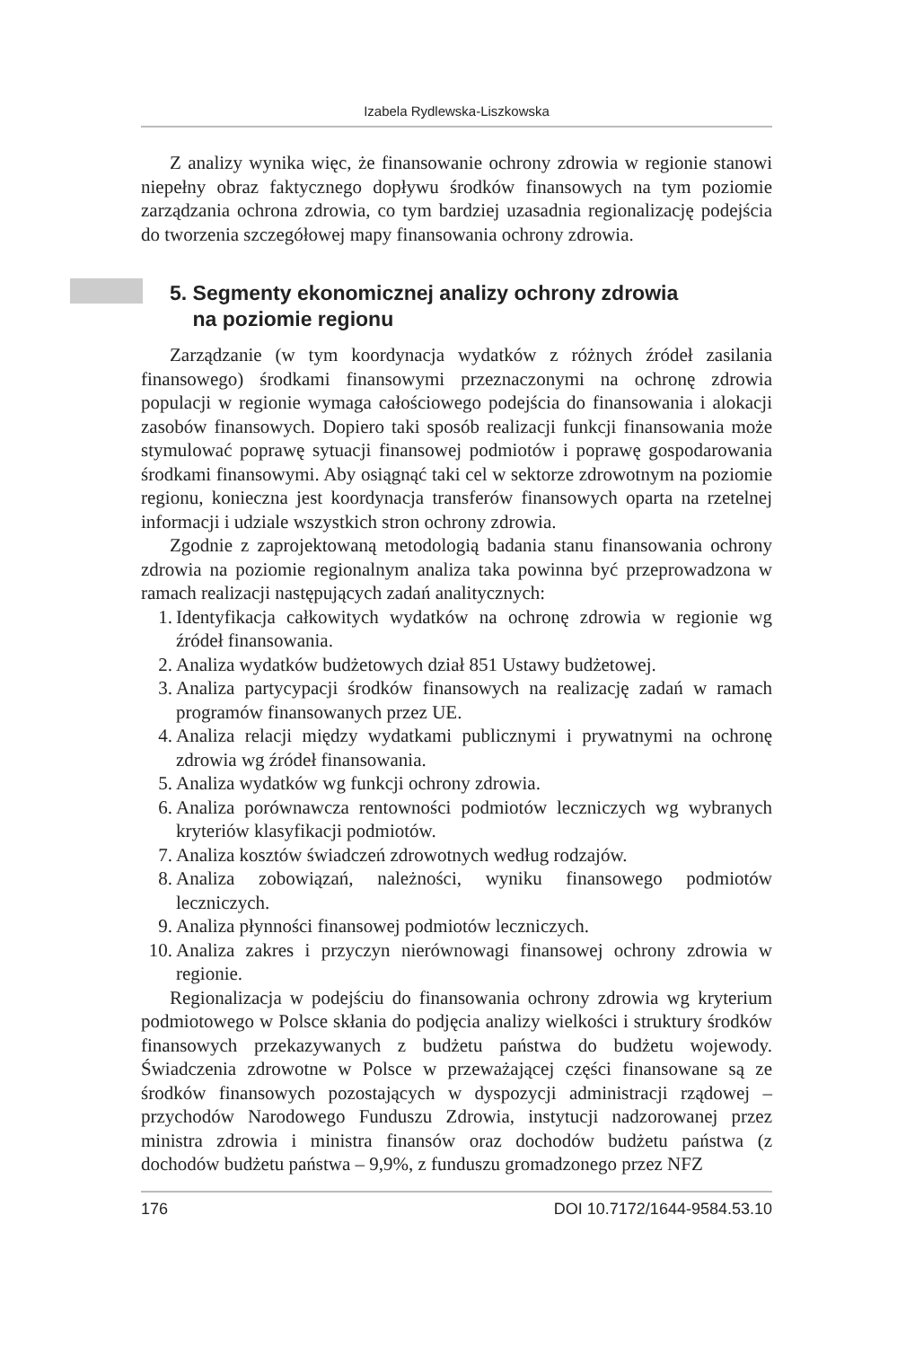Izabela Rydlewska-Liszkowska
Z analizy wynika więc, że finansowanie ochrony zdrowia w regionie stanowi niepełny obraz faktycznego dopływu środków finansowych na tym poziomie zarządzania ochrona zdrowia, co tym bardziej uzasadnia regionalizację podejścia do tworzenia szczegółowej mapy finansowania ochrony zdrowia.
5. Segmenty ekonomicznej analizy ochrony zdrowia
na poziomie regionu
Zarządzanie (w tym koordynacja wydatków z różnych źródeł zasilania finansowego) środkami finansowymi przeznaczonymi na ochronę zdrowia populacji w regionie wymaga całościowego podejścia do finansowania i alokacji zasobów finansowych. Dopiero taki sposób realizacji funkcji finansowania może stymulować poprawę sytuacji finansowej podmiotów i poprawę gospodarowania środkami finansowymi. Aby osiągnąć taki cel w sektorze zdrowotnym na poziomie regionu, konieczna jest koordynacja transferów finansowych oparta na rzetelnej informacji i udziale wszystkich stron ochrony zdrowia.
Zgodnie z zaprojektowaną metodologią badania stanu finansowania ochrony zdrowia na poziomie regionalnym analiza taka powinna być przeprowadzona w ramach realizacji następujących zadań analitycznych:
1. Identyfikacja całkowitych wydatków na ochronę zdrowia w regionie wg źródeł finansowania.
2. Analiza wydatków budżetowych dział 851 Ustawy budżetowej.
3. Analiza partycypacji środków finansowych na realizację zadań w ramach programów finansowanych przez UE.
4. Analiza relacji między wydatkami publicznymi i prywatnymi na ochronę zdrowia wg źródeł finansowania.
5. Analiza wydatków wg funkcji ochrony zdrowia.
6. Analiza porównawcza rentowności podmiotów leczniczych wg wybranych kryteriów klasyfikacji podmiotów.
7. Analiza kosztów świadczeń zdrowotnych według rodzajów.
8. Analiza zobowiązań, należności, wyniku finansowego podmiotów leczniczych.
9. Analiza płynności finansowej podmiotów leczniczych.
10. Analiza zakres i przyczyn nierównowagi finansowej ochrony zdrowia w regionie.
Regionalizacja w podejściu do finansowania ochrony zdrowia wg kryterium podmiotowego w Polsce skłania do podjęcia analizy wielkości i struktury środków finansowych przekazywanych z budżetu państwa do budżetu wojewody. Świadczenia zdrowotne w Polsce w przeważającej części finansowane są ze środków finansowych pozostających w dyspozycji administracji rządowej – przychodów Narodowego Funduszu Zdrowia, instytucji nadzorowanej przez ministra zdrowia i ministra finansów oraz dochodów budżetu państwa (z dochodów budżetu państwa – 9,9%, z funduszu gromadzonego przez NFZ
176 DOI 10.7172/1644-9584.53.10